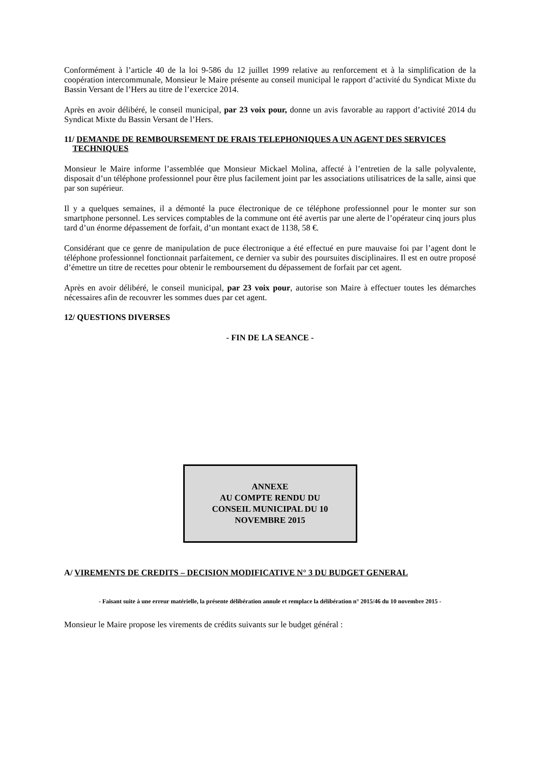Conformément à l’article 40 de la loi 9-586 du 12 juillet 1999 relative au renforcement et à la simplification de la coopération intercommunale, Monsieur le Maire présente au conseil municipal le rapport d’activité du Syndicat Mixte du Bassin Versant de l’Hers au titre de l’exercice 2014.
Après en avoir délibéré, le conseil municipal, par 23 voix pour, donne un avis favorable au rapport d’activité 2014 du Syndicat Mixte du Bassin Versant de l’Hers.
11/ DEMANDE DE REMBOURSEMENT DE FRAIS TELEPHONIQUES A UN AGENT DES SERVICES
TECHNIQUES
Monsieur le Maire informe l’assemblée que Monsieur Mickael Molina, affecté à l’entretien de la salle polyvalente, disposait d’un téléphone professionnel pour être plus facilement joint par les associations utilisatrices de la salle, ainsi que par son supérieur.
Il y a quelques semaines, il a démonté la puce électronique de ce téléphone professionnel pour le monter sur son smartphone personnel. Les services comptables de la commune ont été avertis par une alerte de l’opérateur cinq jours plus tard d’un énorme dépassement de forfait, d’un montant exact de 1138, 58 €.
Considérant que ce genre de manipulation de puce électronique a été effectué en pure mauvaise foi par l’agent dont le téléphone professionnel fonctionnait parfaitement, ce dernier va subir des poursuites disciplinaires. Il est en outre proposé d’émettre un titre de recettes pour obtenir le remboursement du dépassement de forfait par cet agent.
Après en avoir délibéré, le conseil municipal, par 23 voix pour, autorise son Maire à effectuer toutes les démarches nécessaires afin de recouvrer les sommes dues par cet agent.
12/ QUESTIONS DIVERSES
- FIN DE LA SEANCE -
ANNEXE
AU COMPTE RENDU DU
CONSEIL MUNICIPAL DU 10
NOVEMBRE 2015
A/ VIREMENTS DE CREDITS – DECISION MODIFICATIVE N° 3 DU BUDGET GENERAL
- Faisant suite à une erreur matérielle, la présente délibération annule et remplace la délibération n° 2015/46 du 10 novembre 2015 -
Monsieur le Maire propose les virements de crédits suivants sur le budget général :